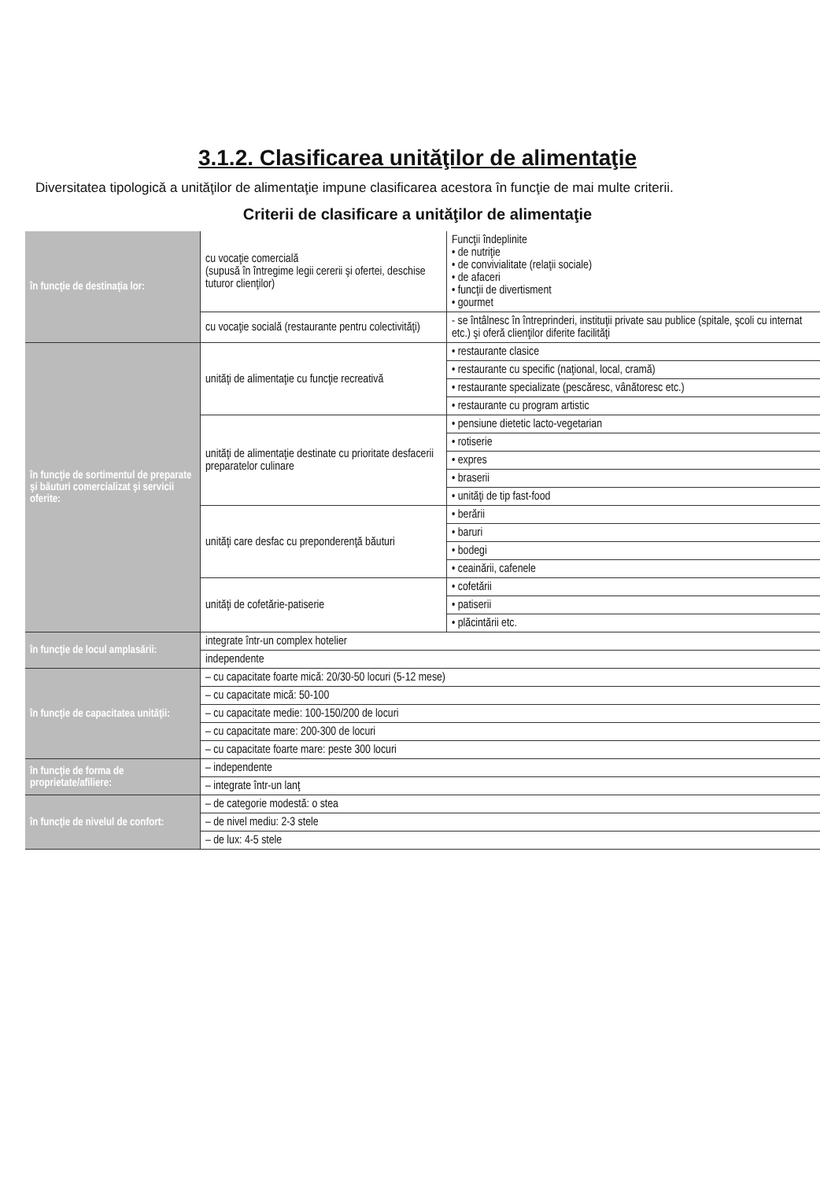3.1.2. Clasificarea unităţilor de alimentaţie
Diversitatea tipologică a unităţilor de alimentaţie impune clasificarea acestora în funcţie de mai multe criterii.
Criterii de clasificare a unităţilor de alimentaţie
| în funcţie de destinaţia lor: | cu vocaţie comercială (supusă în întregime legii cererii şi ofertei, deschise tuturor clienţilor) | Funcţii îndeplinite • de nutriţie • de convivialitate (relaţii sociale) • de afaceri • funcţii de divertisment • gourmet |
| | cu vocaţie socială (restaurante pentru colectivităţi) | - se întâlnesc în întreprinderi, instituţii private sau publice (spitale, şcoli cu internat etc.) şi oferă clienţilor diferite facilităţi |
| în funcţie de sortimentul de preparate şi băuturi comercializat şi servicii oferite: | unităţi de alimentaţie cu funcţie recreativă | • restaurante clasice |
| | | • restaurante cu specific (naţional, local, cramă) |
| | | • restaurante specializate (pescăresc, vânătoresc etc.) |
| | | • restaurante cu program artistic |
| | unităţi de alimentaţie destinate cu prioritate desfacerii preparatelor culinare | • pensiune dietetic lacto-vegetarian |
| | | • rotiserie |
| | | • expres |
| | | • braserii |
| | | • unităţi de tip fast-food |
| | unităţi care desfac cu preponderenţă băuturi | • berării |
| | | • baruri |
| | | • bodegi |
| | | • ceainării, cafenele |
| | unităţi de cofetărie-patiserie | • cofetării |
| | | • patiserii |
| | | • plăcintării etc. |
| în funcţie de locul amplasării: | integrate într-un complex hotelier | |
| | independente | |
| în funcţie de capacitatea unităţii: | – cu capacitate foarte mică: 20/30-50 locuri (5-12 mese) | |
| | – cu capacitate mică: 50-100 | |
| | – cu capacitate medie: 100-150/200 de locuri | |
| | – cu capacitate mare: 200-300 de locuri | |
| | – cu capacitate foarte mare: peste 300 locuri | |
| în funcţie de forma de proprietate/afiliere: | – independente | |
| | – integrate într-un lanţ | |
| în funcţie de nivelul de confort: | – de categorie modestă: o stea | |
| | – de nivel mediu: 2-3 stele | |
| | – de lux: 4-5 stele | |